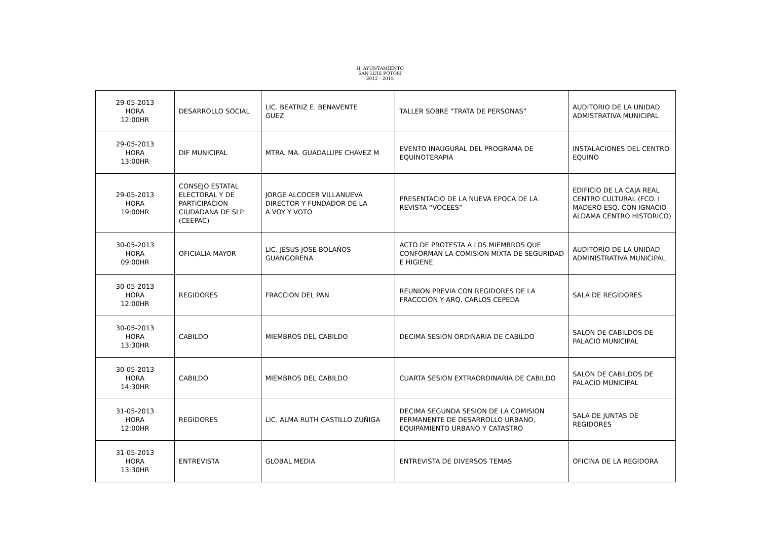H. AYUNTAMIENTO
SAN LUIS POTOSÍ
2012 - 2015
| 29-05-2013 HORA 12:00HR | DESARROLLO SOCIAL | LIC. BEATRIZ E. BENAVENTE GUEZ | TALLER SOBRE “TRATA DE PERSONAS” | AUDITORIO DE LA UNIDAD ADMISTRATIVA MUNICIPAL |
| 29-05-2013 HORA 13:00HR | DIF MUNICIPAL | MTRA. MA. GUADALUPE CHAVEZ M | EVENTO INAUGURAL DEL PROGRAMA DE EQUINOTERAPIA | INSTALACIONES DEL CENTRO EQUINO |
| 29-05-2013 HORA 19:00HR | CONSEJO ESTATAL ELECTORAL Y DE PARTICIPACION CIUDADANA DE SLP (CEEPAC) | JORGE ALCOCER VILLANUEVA DIRECTOR Y FUNDADOR DE LA A VOY Y VOTO | PRESENTACIO DE LA NUEVA EPOCA DE LA REVISTA “VOCEES” | EDIFICIO DE LA CAJA REAL CENTRO CULTURAL (FCO. I MADERO ESQ. CON IGNACIO ALDAMA CENTRO HISTORICO) |
| 30-05-2013 HORA 09:00HR | OFICIALIA MAYOR | LIC. JESUS JOSE BOLAÑOS GUANGORENA | ACTO DE PROTESTA A LOS MIEMBROS QUE CONFORMAN LA COMISION MIXTA DE SEGURIDAD E HIGIENE | AUDITORIO DE LA UNIDAD ADMINISTRATIVA MUNICIPAL |
| 30-05-2013 HORA 12:00HR | REGIDORES | FRACCION DEL PAN | REUNION PREVIA CON REGIDORES DE LA FRACCCION Y ARQ. CARLOS CEPEDA | SALA DE REGIDORES |
| 30-05-2013 HORA 13:30HR | CABILDO | MIEMBROS DEL CABILDO | DECIMA SESION ORDINARIA DE CABILDO | SALON DE CABILDOS DE PALACIO MUNICIPAL |
| 30-05-2013 HORA 14:30HR | CABILDO | MIEMBROS DEL CABILDO | CUARTA SESION EXTRAORDINARIA DE CABILDO | SALON DE CABILDOS DE PALACIO MUNICIPAL |
| 31-05-2013 HORA 12:00HR | REGIDORES | LIC. ALMA RUTH CASTILLO ZUÑIGA | DECIMA SEGUNDA SESION DE LA COMISION PERMANENTE DE DESARROLLO URBANO, EQUIPAMIENTO URBANO Y CATASTRO | SALA DE JUNTAS DE REGIDORES |
| 31-05-2013 HORA 13:30HR | ENTREVISTA | GLOBAL MEDIA | ENTREVISTA DE DIVERSOS TEMAS | OFICINA DE LA REGIDORA |